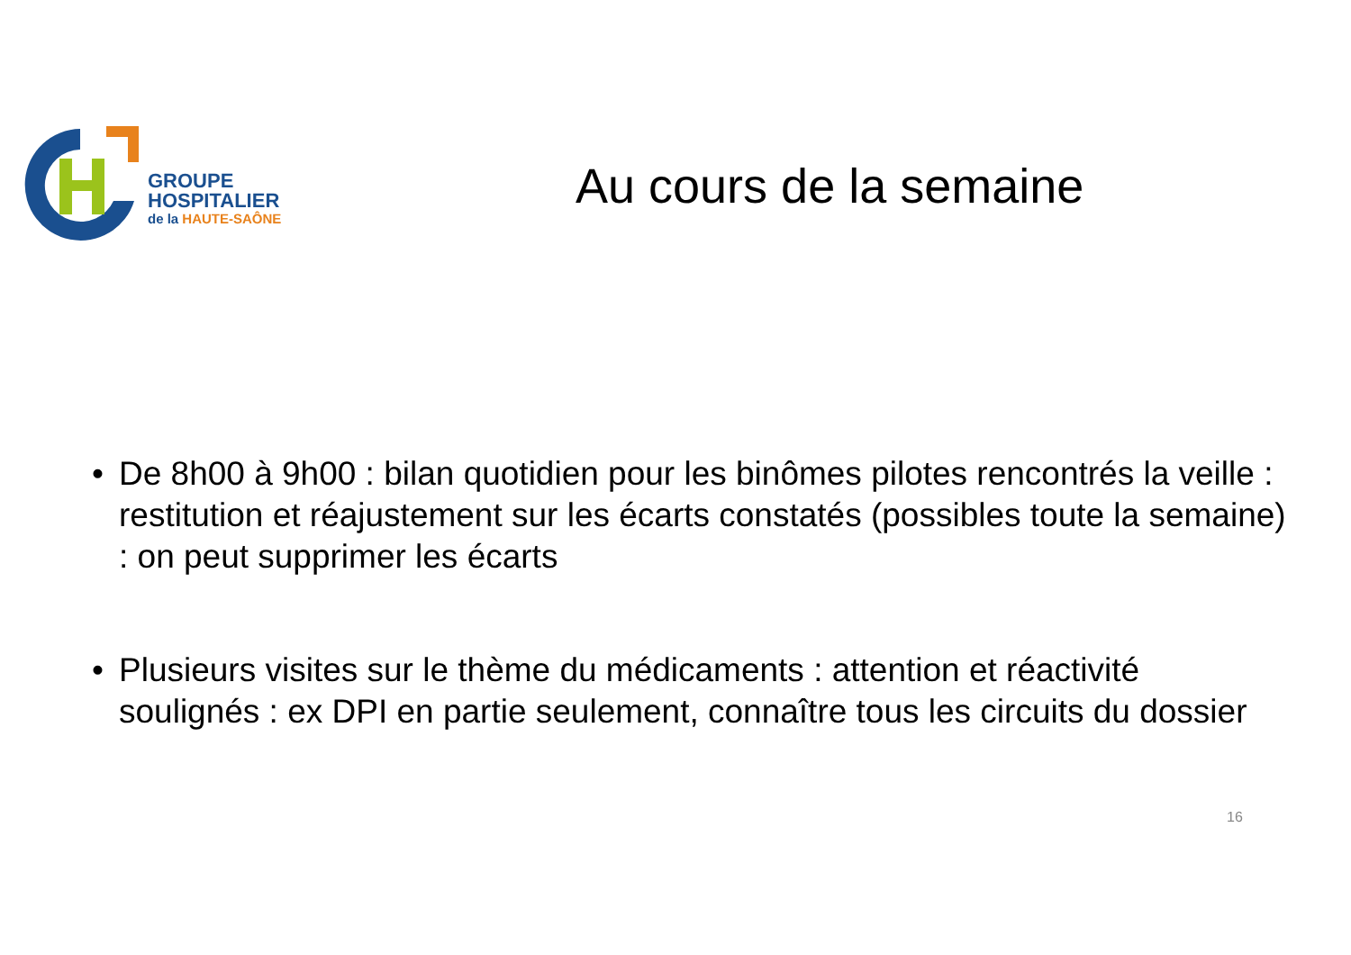GROUPE
HOSPITALIER
de la HAUTE-SAÔNE
Au cours de la semaine
• De 8h00 à 9h00 : bilan quotidien pour les binômes pilotes rencontrés la veille : restitution et réajustement sur les écarts constatés (possibles toute la semaine) : on peut supprimer les écarts
• Plusieurs visites sur le thème du médicaments : attention et réactivité soulignés : ex DPI en partie seulement, connaître tous les circuits du dossier
16